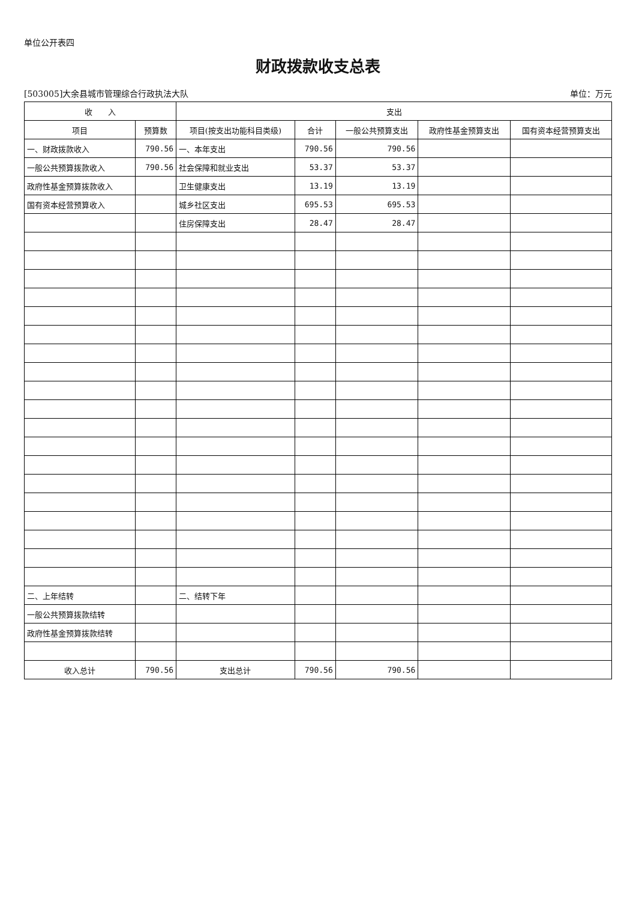单位公开表四
财政拨款收支总表
[503005]大余县城市管理综合行政执法大队 单位：万元
| 收 入 | | 支出 | | | | |
| --- | --- | --- | --- | --- | --- | --- |
| 项目 | 预算数 | 项目(按支出功能科目类级) | 合计 | 一般公共预算支出 | 政府性基金预算支出 | 国有资本经营预算支出 |
| 一、财政拨款收入 | 790.56 | 一、本年支出 | 790.56 | 790.56 | | |
| 一般公共预算拨款收入 | 790.56 | 社会保障和就业支出 | 53.37 | 53.37 | | |
| 政府性基金预算拨款收入 | | 卫生健康支出 | 13.19 | 13.19 | | |
| 国有资本经营预算收入 | | 城乡社区支出 | 695.53 | 695.53 | | |
| | | 住房保障支出 | 28.47 | 28.47 | | |
| 二、上年结转 | | 二、结转下年 | | | | |
| 一般公共预算拨款结转 | | | | | | |
| 政府性基金预算拨款结转 | | | | | | |
| 收入总计 | 790.56 | 支出总计 | 790.56 | 790.56 | | |